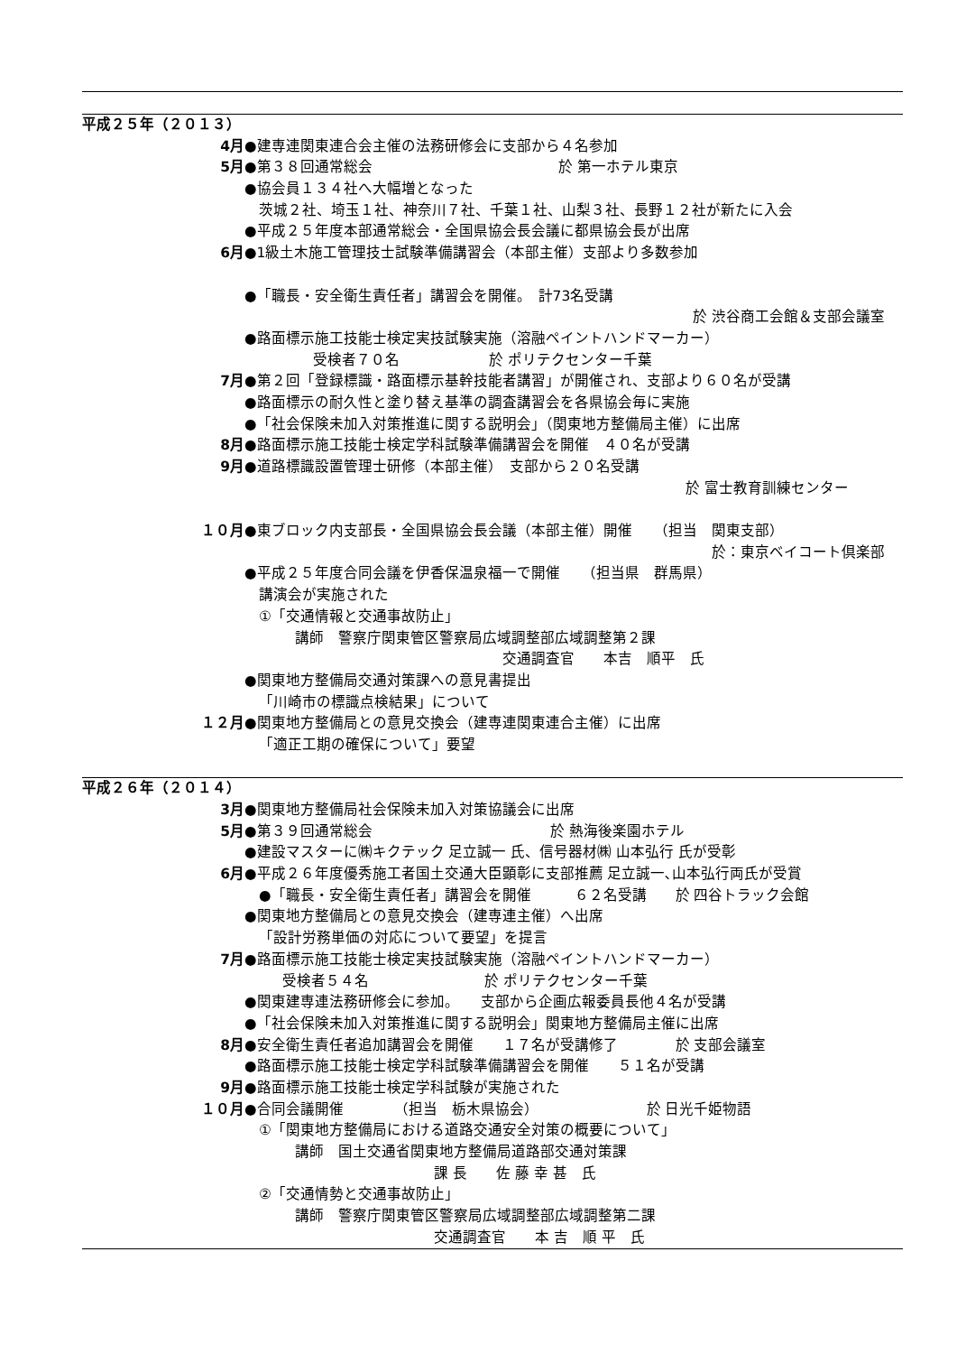平成２５年（２０１３）
4月 ●建専連関東連合会主催の法務研修会に支部から４名参加
5月 ●第３８回通常総会 於 第一ホテル東京
●協会員１３４社へ大幅増となった
茨城２社、埼玉１社、神奈川７社、千葉１社、山梨３社、長野１２社が新たに入会
●平成２５年度本部通常総会・全国県協会長会議に都県協会長が出席
6月 ●1級土木施工管理技士試験準備講習会（本部主催）支部より多数参加
●「職長・安全衛生責任者」講習会を開催。　計73名受講
於 渋谷商工会館＆支部会議室
●路面標示施工技能士検定実技試験実施（溶融ペイントハンドマーカー）
受検者７０名 於 ポリテクセンター千葉
7月 ●第２回「登録標識・路面標示基幹技能者講習」が開催され、支部より６０名が受講
●路面標示の耐久性と塗り替え基準の調査講習会を各県協会毎に実施
●「社会保険未加入対策推進に関する説明会」（関東地方整備局主催）に出席
8月 ●路面標示施工技能士検定学科試験準備講習会を開催　４０名が受講
9月 ●道路標識設置管理士研修（本部主催）　支部から２０名受講
於 富士教育訓練センター
１０月 ●東ブロック内支部長・全国県協会長会議（本部主催）開催　　（担当　関東支部）
於：東京ベイコート倶楽部
●平成２５年度合同会議を伊香保温泉福一で開催　　（担当県　群馬県）
講演会が実施された
①「交通情報と交通事故防止」
講師　警察庁関東管区警察局広域調整部広域調整第２課
交通調査官　　本吉　順平　氏
●関東地方整備局交通対策課への意見書提出
「川崎市の標識点検結果」について
１２月 ●関東地方整備局との意見交換会（建専連関東連合主催）に出席
「適正工期の確保について」要望
平成２６年（２０１４）
3月 ●関東地方整備局社会保険未加入対策協議会に出席
5月 ●第３９回通常総会 於 熱海後楽園ホテル
●建設マスターに㈱キクテック 足立誠一 氏、信号器材㈱ 山本弘行 氏が受彰
6月 ●平成２６年度優秀施工者国土交通大臣顕彰に支部推薦 足立誠一､山本弘行両氏が受賞
●「職長・安全衛生責任者」講習会を開催　　　６２名受講　　於 四谷トラック会館
●関東地方整備局との意見交換会（建専連主催）へ出席
「設計労務単価の対応について要望」を提言
7月 ●路面標示施工技能士検定実技試験実施（溶融ペイントハンドマーカー）
受検者５４名 於 ポリテクセンター千葉
●関東建専連法務研修会に参加。　　支部から企画広報委員長他４名が受講
●「社会保険未加入対策推進に関する説明会」関東地方整備局主催に出席
8月 ●安全衛生責任者追加講習会を開催　　１７名が受講修了　　　　於 支部会議室
●路面標示施工技能士検定学科試験準備講習会を開催　　５１名が受講
9月 ●路面標示施工技能士検定学科試験が実施された
１０月 ●合同会議開催　　　　（担当　栃木県協会）　　　　　　　　於 日光千姫物語
①「関東地方整備局における道路交通安全対策の概要について」
講師　国土交通省関東地方整備局道路部交通対策課
課 長　　佐 藤 幸 甚　氏
②「交通情勢と交通事故防止」
講師　警察庁関東管区警察局広域調整部広域調整第二課
交通調査官　　本 吉　順 平　氏